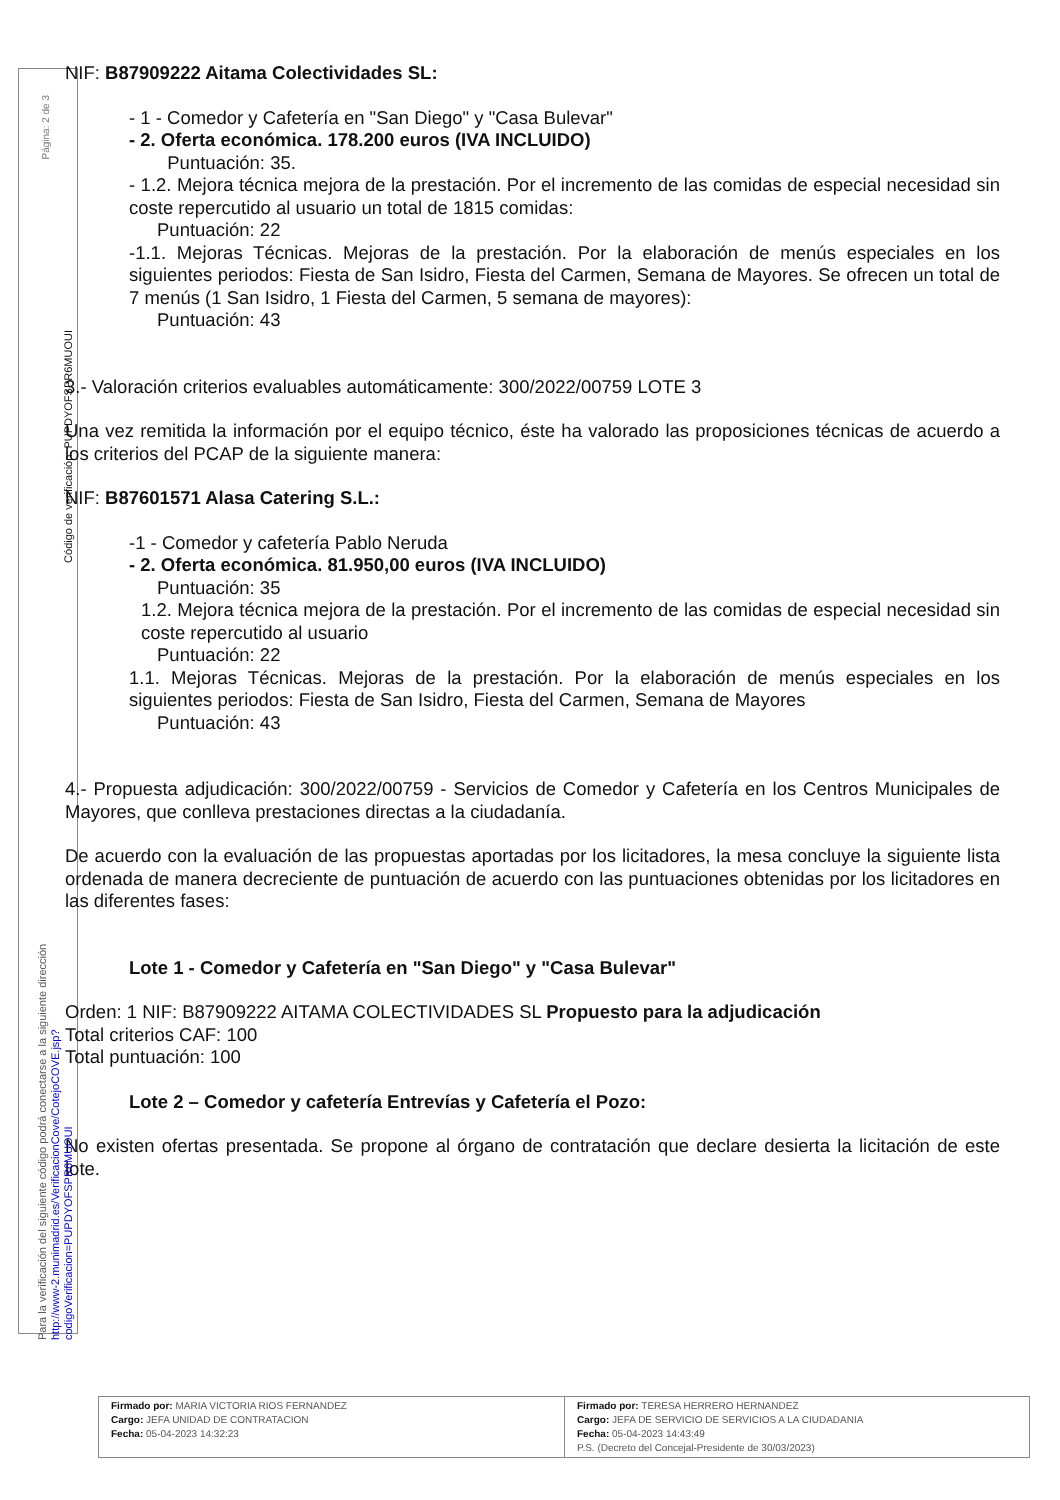NIF: B87909222 Aitama Colectividades SL:
- 1 - Comedor y Cafetería en "San Diego" y "Casa Bulevar"
- 2. Oferta económica. 178.200 euros (IVA INCLUIDO)
Puntuación: 35.
- 1.2. Mejora técnica mejora de la prestación. Por el incremento de las comidas de especial necesidad sin coste repercutido al usuario un total de 1815 comidas:
Puntuación: 22
-1.1. Mejoras Técnicas. Mejoras de la prestación. Por la elaboración de menús especiales en los siguientes periodos: Fiesta de San Isidro, Fiesta del Carmen, Semana de Mayores. Se ofrecen un total de 7 menús (1 San Isidro, 1 Fiesta del Carmen, 5 semana de mayores):
Puntuación: 43
3.- Valoración criterios evaluables automáticamente: 300/2022/00759 LOTE 3
Una vez remitida la información por el equipo técnico, éste ha valorado las proposiciones técnicas de acuerdo a los criterios del PCAP de la siguiente manera:
NIF: B87601571 Alasa Catering S.L.:
-1 - Comedor y cafetería Pablo Neruda
- 2. Oferta económica. 81.950,00 euros (IVA INCLUIDO)
Puntuación: 35
1.2. Mejora técnica mejora de la prestación. Por el incremento de las comidas de especial necesidad sin coste repercutido al usuario
Puntuación: 22
1.1. Mejoras Técnicas. Mejoras de la prestación. Por la elaboración de menús especiales en los siguientes periodos: Fiesta de San Isidro, Fiesta del Carmen, Semana de Mayores
Puntuación: 43
4.- Propuesta adjudicación: 300/2022/00759 - Servicios de Comedor y Cafetería en los Centros Municipales de Mayores, que conlleva prestaciones directas a la ciudadanía.
De acuerdo con la evaluación de las propuestas aportadas por los licitadores, la mesa concluye la siguiente lista ordenada de manera decreciente de puntuación de acuerdo con las puntuaciones obtenidas por los licitadores en las diferentes fases:
Lote 1 - Comedor y Cafetería en "San Diego" y "Casa Bulevar"
Orden: 1 NIF: B87909222 AITAMA COLECTIVIDADES SL Propuesto para la adjudicación
Total criterios CAF: 100
Total puntuación: 100
Lote 2 – Comedor y cafetería Entrevías y Cafetería el Pozo:
No existen ofertas presentada. Se propone al órgano de contratación que declare desierta la licitación de este lote.
Página: 2 de 3
Código de verificación: PUPDYOFSPR6MUOUI
Para la verificación del siguiente código podrá conectarse a la siguiente dirección http://www-2.munimadrid.es/VerificacionCove/CotejoCOVE.jsp?codigoVerificacion=PUPDYOFSPR6MUOUI
| Firmado por: MARIA VICTORIA RIOS FERNANDEZ Cargo: JEFA UNIDAD DE CONTRATACION Fecha: 05-04-2023 14:32:23 | Firmado por: TERESA HERRERO HERNANDEZ Cargo: JEFA DE SERVICIO DE SERVICIOS A LA CIUDADANIA Fecha: 05-04-2023 14:43:49 P.S. (Decreto del Concejal-Presidente de 30/03/2023) |